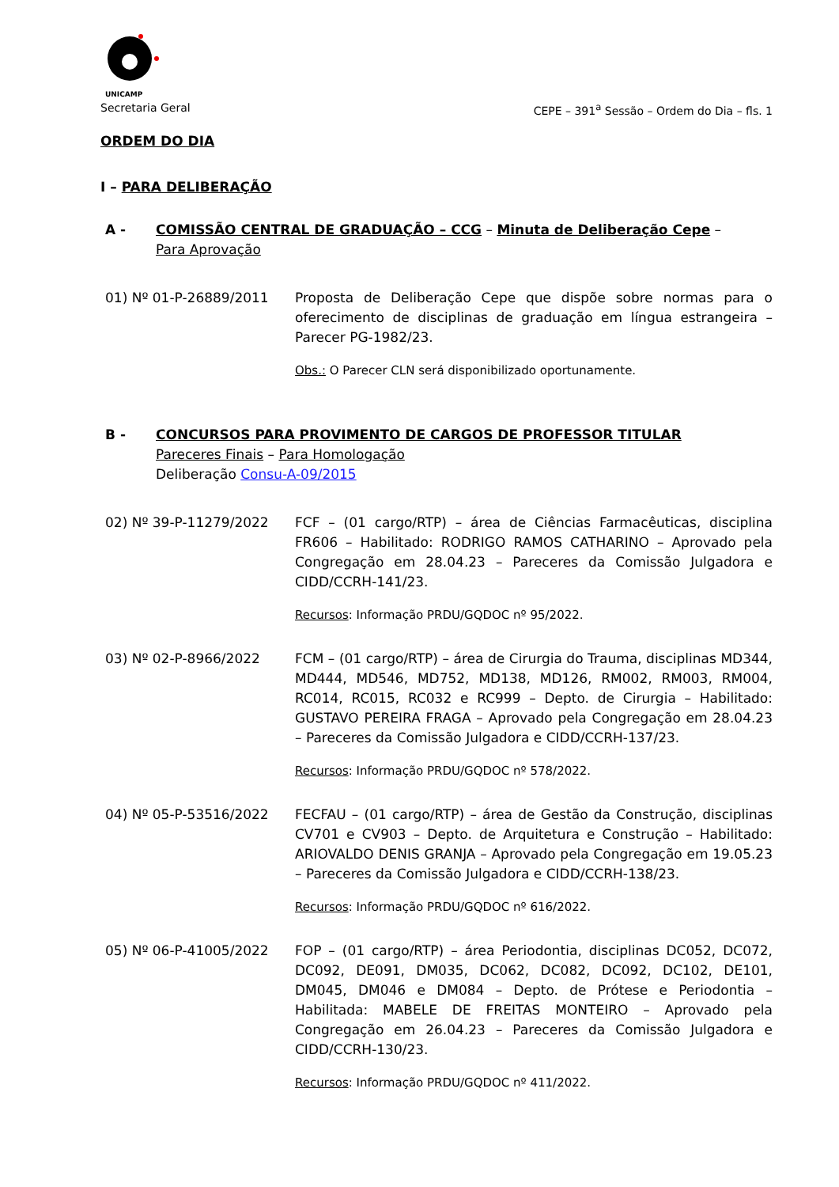UNICAMP
Secretaria Geral CEPE – 391<sup>a</sup> Sessão – Ordem do Dia – fls. 1
ORDEM DO DIA
I – PARA DELIBERAÇÃO
A - COMISSÃO CENTRAL DE GRADUAÇÃO – CCG – Minuta de Deliberação Cepe –
Para Aprovação
01) Nº 01-P-26889/2011 Proposta de Deliberação Cepe que dispõe sobre normas para o oferecimento de disciplinas de graduação em língua estrangeira – Parecer PG-1982/23.
Obs.: O Parecer CLN será disponibilizado oportunamente.
B - CONCURSOS PARA PROVIMENTO DE CARGOS DE PROFESSOR TITULAR
Pareceres Finais – Para Homologação
Deliberação Consu-A-09/2015
02) Nº 39-P-11279/2022 FCF – (01 cargo/RTP) – área de Ciências Farmacêuticas, disciplina FR606 – Habilitado: RODRIGO RAMOS CATHARINO – Aprovado pela Congregação em 28.04.23 – Pareceres da Comissão Julgadora e CIDD/CCRH-141/23.
Recursos: Informação PRDU/GQDOC nº 95/2022.
03) Nº 02-P-8966/2022 FCM – (01 cargo/RTP) – área de Cirurgia do Trauma, disciplinas MD344, MD444, MD546, MD752, MD138, MD126, RM002, RM003, RM004, RC014, RC015, RC032 e RC999 – Depto. de Cirurgia – Habilitado: GUSTAVO PEREIRA FRAGA – Aprovado pela Congregação em 28.04.23 – Pareceres da Comissão Julgadora e CIDD/CCRH-137/23.
Recursos: Informação PRDU/GQDOC nº 578/2022.
04) Nº 05-P-53516/2022 FECFAU – (01 cargo/RTP) – área de Gestão da Construção, disciplinas CV701 e CV903 – Depto. de Arquitetura e Construção – Habilitado: ARIOVALDO DENIS GRANJA – Aprovado pela Congregação em 19.05.23 – Pareceres da Comissão Julgadora e CIDD/CCRH-138/23.
Recursos: Informação PRDU/GQDOC nº 616/2022.
05) Nº 06-P-41005/2022 FOP – (01 cargo/RTP) – área Periodontia, disciplinas DC052, DC072, DC092, DE091, DM035, DC062, DC082, DC092, DC102, DE101, DM045, DM046 e DM084 – Depto. de Prótese e Periodontia – Habilitada: MABELE DE FREITAS MONTEIRO – Aprovado pela Congregação em 26.04.23 – Pareceres da Comissão Julgadora e CIDD/CCRH-130/23.
Recursos: Informação PRDU/GQDOC nº 411/2022.